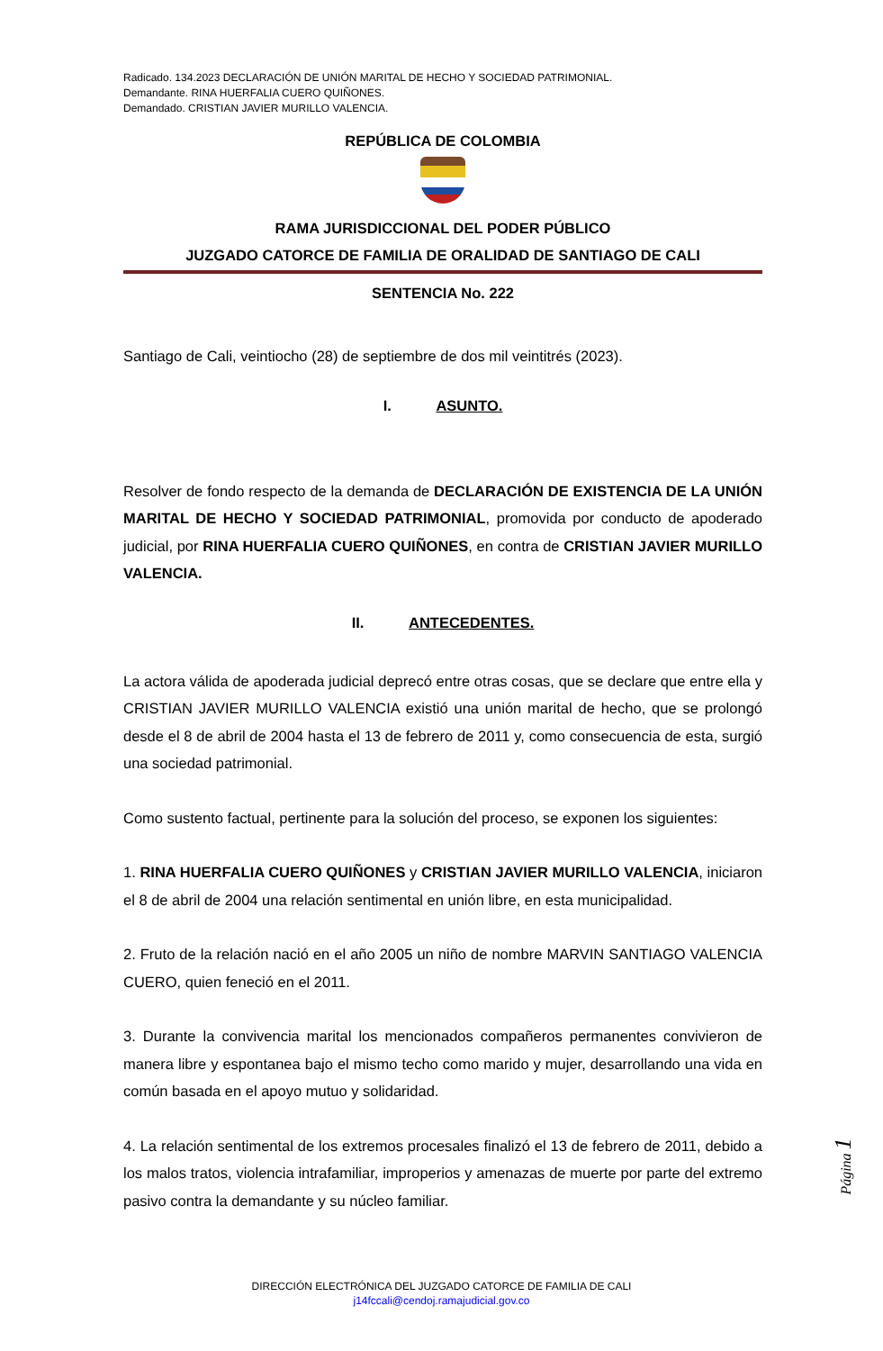Radicado. 134.2023 DECLARACIÓN DE UNIÓN MARITAL DE HECHO Y SOCIEDAD PATRIMONIAL.
Demandante. RINA HUERFALIA CUERO QUIÑONES.
Demandado. CRISTIAN JAVIER MURILLO VALENCIA.
REPÚBLICA DE COLOMBIA
RAMA JURISDICCIONAL DEL PODER PÚBLICO
JUZGADO CATORCE DE FAMILIA DE ORALIDAD DE SANTIAGO DE CALI
SENTENCIA No. 222
Santiago de Cali, veintiocho (28) de septiembre de dos mil veintitrés (2023).
I. ASUNTO.
Resolver de fondo respecto de la demanda de DECLARACIÓN DE EXISTENCIA DE LA UNIÓN MARITAL DE HECHO Y SOCIEDAD PATRIMONIAL, promovida por conducto de apoderado judicial, por RINA HUERFALIA CUERO QUIÑONES, en contra de CRISTIAN JAVIER MURILLO VALENCIA.
II. ANTECEDENTES.
La actora válida de apoderada judicial deprecó entre otras cosas, que se declare que entre ella y CRISTIAN JAVIER MURILLO VALENCIA existió una unión marital de hecho, que se prolongó desde el 8 de abril de 2004 hasta el 13 de febrero de 2011 y, como consecuencia de esta, surgió una sociedad patrimonial.
Como sustento factual, pertinente para la solución del proceso, se exponen los siguientes:
1. RINA HUERFALIA CUERO QUIÑONES y CRISTIAN JAVIER MURILLO VALENCIA, iniciaron el 8 de abril de 2004 una relación sentimental en unión libre, en esta municipalidad.
2. Fruto de la relación nació en el año 2005 un niño de nombre MARVIN SANTIAGO VALENCIA CUERO, quien feneció en el 2011.
3. Durante la convivencia marital los mencionados compañeros permanentes convivieron de manera libre y espontanea bajo el mismo techo como marido y mujer, desarrollando una vida en común basada en el apoyo mutuo y solidaridad.
4. La relación sentimental de los extremos procesales finalizó el 13 de febrero de 2011, debido a los malos tratos, violencia intrafamiliar, improperios y amenazas de muerte por parte del extremo pasivo contra la demandante y su núcleo familiar.
Página 1
DIRECCIÓN ELECTRÓNICA DEL JUZGADO CATORCE DE FAMILIA DE CALI
j14fccali@cendoj.ramajudicial.gov.co